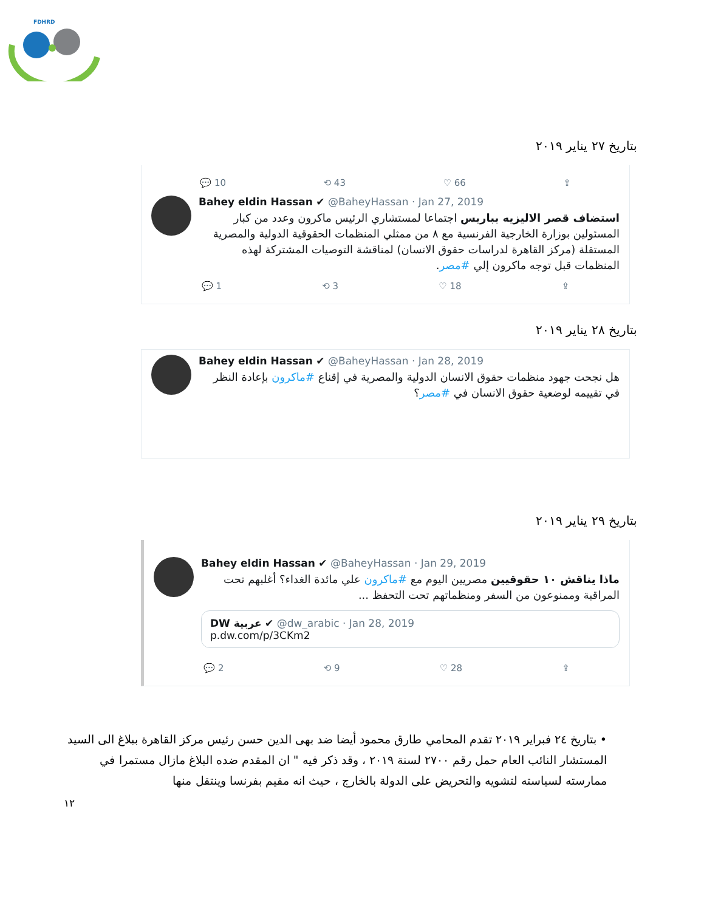FDHRD
بتاريخ ٢٧ يناير ٢٠١٩
💬 10 ⟲ 43 ♡ 66 ⇪
Bahey eldin Hassan ✔ @BaheyHassan · Jan 27, 2019
استضاف قصر الاليزيه بباريس اجتماعا لمستشاري الرئيس ماكرون وعدد من كبار المسئولين بوزارة الخارجية الفرنسية مع ٨ من ممثلي المنظمات الحقوقية الدولية والمصرية المستقلة (مركز القاهرة لدراسات حقوق الانسان) لمناقشة التوصيات المشتركة لهذه المنظمات قبل توجه ماكرون إلي #مصر.
💬 1 ⟲ 3 ♡ 18 ⇪
بتاريخ ٢٨ يناير ٢٠١٩
Bahey eldin Hassan ✔ @BaheyHassan · Jan 28, 2019
هل نجحت جهود منظمات حقوق الانسان الدولية والمصرية في إقناع #ماكرون بإعادة النظر في تقييمه لوضعية حقوق الانسان في #مصر؟
بتاريخ ٢٩ يناير ٢٠١٩
Bahey eldin Hassan ✔ @BaheyHassan · Jan 29, 2019
ماذا يناقش ١٠ حقوقيين مصريين اليوم مع #ماكرون علي مائدة الغداء؟ أغلبهم تحت المراقبة وممنوعون من السفر ومنظماتهم تحت التحفظ ...
DW عربية ✔ @dw_arabic · Jan 28, 2019
p.dw.com/p/3CKm2
💬 2 ⟲ 9 ♡ 28 ⇪
• بتاريخ ٢٤ فبراير ٢٠١٩ تقدم المحامي طارق محمود أيضا ضد بهى الدين حسن رئيس مركز القاهرة ببلاغ الى السيد المستشار النائب العام حمل رقم ٢٧٠٠ لسنة ٢٠١٩ ، وقد ذكر فيه " ان المقدم ضده البلاغ مازال مستمرا في ممارسته لسياسته لتشويه والتحريض على الدولة بالخارج ، حيث انه مقيم بفرنسا وينتقل منها
١٢